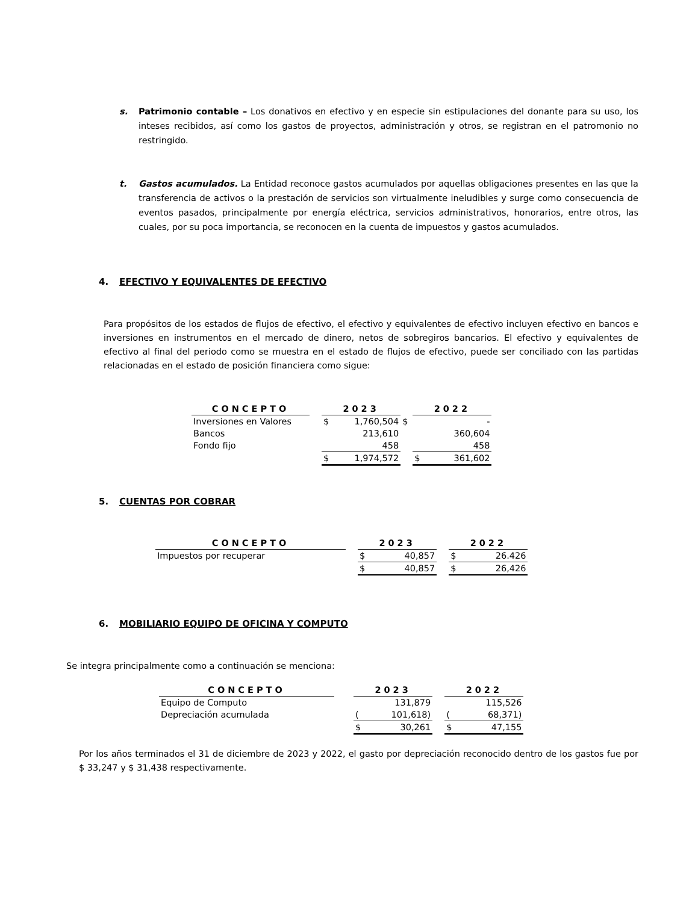s. Patrimonio contable – Los donativos en efectivo y en especie sin estipulaciones del donante para su uso, los inteses recibidos, así como los gastos de proyectos, administración y otros, se registran en el patromonio no restringido.
t. Gastos acumulados. La Entidad reconoce gastos acumulados por aquellas obligaciones presentes en las que la transferencia de activos o la prestación de servicios son virtualmente ineludibles y surge como consecuencia de eventos pasados, principalmente por energía eléctrica, servicios administrativos, honorarios, entre otros, las cuales, por su poca importancia, se reconocen en la cuenta de impuestos y gastos acumulados.
4. EFECTIVO Y EQUIVALENTES DE EFECTIVO
Para propósitos de los estados de flujos de efectivo, el efectivo y equivalentes de efectivo incluyen efectivo en bancos e inversiones en instrumentos en el mercado de dinero, netos de sobregiros bancarios. El efectivo y equivalentes de efectivo al final del periodo como se muestra en el estado de flujos de efectivo, puede ser conciliado con las partidas relacionadas en el estado de posición financiera como sigue:
| CONCEPTO | | 2023 | | | 2022 | |
| Inversiones en Valores | | $ | 1,760,504 | $ | | - |
| Bancos | | | 213,610 | | | 360,604 |
| Fondo fijo | | | 458 | | | 458 |
| | | $ | 1,974,572 | | $ | 361,602 |
5. CUENTAS POR COBRAR
| CONCEPTO | | 2023 | | | 2022 | |
| Impuestos por recuperar | | $ | 40,857 | | $ | 26.426 |
| | | $ | 40,857 | | $ | 26,426 |
6. MOBILIARIO EQUIPO DE OFICINA Y COMPUTO
Se integra principalmente como a continuación se menciona:
| CONCEPTO | | 2023 | | | 2022 | |
| Equipo de Computo | | | 131,879 | | | 115,526 |
| Depreciación acumulada | | ( | 101,618) | | ( | 68,371) |
| | | $ | 30,261 | | $ | 47,155 |
Por los años terminados el 31 de diciembre de 2023 y 2022, el gasto por depreciación reconocido dentro de los gastos fue por $ 33,247 y $ 31,438 respectivamente.